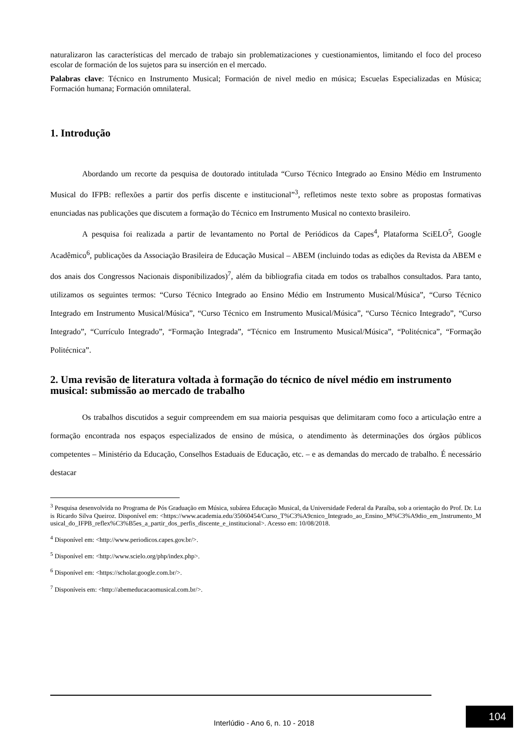naturalizaron las características del mercado de trabajo sin problematizaciones y cuestionamientos, limitando el foco del proceso escolar de formación de los sujetos para su inserción en el mercado.
Palabras clave: Técnico en Instrumento Musical; Formación de nivel medio en música; Escuelas Especializadas en Música; Formación humana; Formación omnilateral.
1. Introdução
Abordando um recorte da pesquisa de doutorado intitulada “Curso Técnico Integrado ao Ensino Médio em Instrumento Musical do IFPB: reflexões a partir dos perfis discente e institucional”<sup>3</sup>, refletimos neste texto sobre as propostas formativas enunciadas nas publicações que discutem a formação do Técnico em Instrumento Musical no contexto brasileiro.
A pesquisa foi realizada a partir de levantamento no Portal de Periódicos da Capes<sup>4</sup>, Plataforma SciELO<sup>5</sup>, Google Acadêmico<sup>6</sup>, publicações da Associação Brasileira de Educação Musical – ABEM (incluindo todas as edições da Revista da ABEM e dos anais dos Congressos Nacionais disponibilizados)<sup>7</sup>, além da bibliografia citada em todos os trabalhos consultados. Para tanto, utilizamos os seguintes termos: “Curso Técnico Integrado ao Ensino Médio em Instrumento Musical/Música”, “Curso Técnico Integrado em Instrumento Musical/Música”, “Curso Técnico em Instrumento Musical/Música”, “Curso Técnico Integrado”, “Curso Integrado”, “Currículo Integrado”, “Formação Integrada”, “Técnico em Instrumento Musical/Música”, “Politécnica”, “Formação Politécnica”.
2. Uma revisão de literatura voltada à formação do técnico de nível médio em instrumento musical: submissão ao mercado de trabalho
Os trabalhos discutidos a seguir compreendem em sua maioria pesquisas que delimitaram como foco a articulação entre a formação encontrada nos espaços especializados de ensino de música, o atendimento às determinações dos órgãos públicos competentes – Ministério da Educação, Conselhos Estaduais de Educação, etc. – e as demandas do mercado de trabalho. É necessário destacar
<sup>3</sup> Pesquisa desenvolvida no Programa de Pós Graduação em Música, subárea Educação Musical, da Universidade Federal da Paraíba, sob a orientação do Prof. Dr. Luis Ricardo Silva Queiroz. Disponível em: <https://www.academia.edu/35060454/Curso_T%C3%A9cnico_Integrado_ao_Ensino_M%C3%A9dio_em_Instrumento_Musical_do_IFPB_reflex%C3%B5es_a_partir_dos_perfis_discente_e_institucional>. Acesso em: 10/08/2018.
<sup>4</sup> Disponível em: <http://www.periodicos.capes.gov.br/>.
<sup>5</sup> Disponível em: <http://www.scielo.org/php/index.php>.
<sup>6</sup> Disponível em: <https://scholar.google.com.br/>.
<sup>7</sup> Disponíveis em: <http://abemeducacaomusical.com.br/>.
104
Interlúdio - Ano 6, n. 10 - 2018